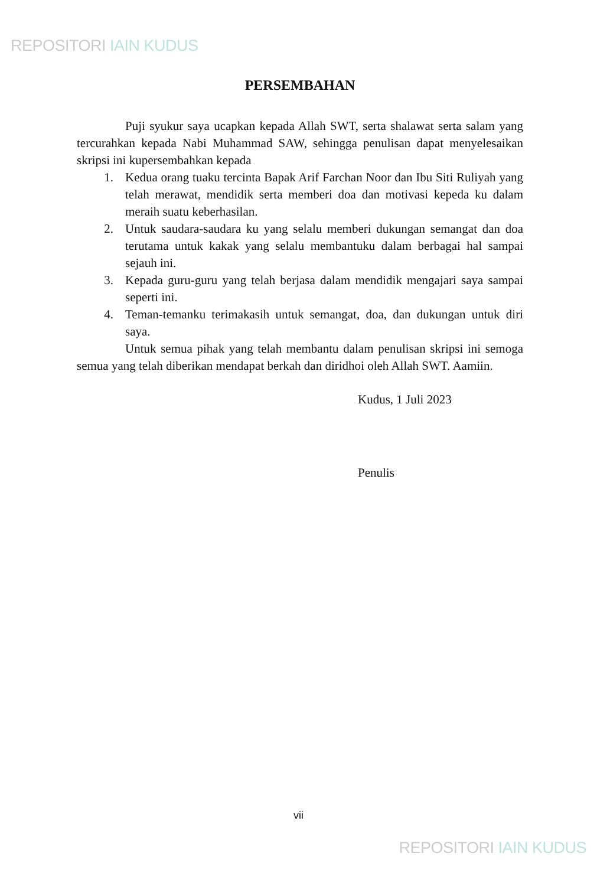REPOSITORI IAIN KUDUS
PERSEMBAHAN
Puji syukur saya ucapkan kepada Allah SWT, serta shalawat serta salam yang tercurahkan kepada Nabi Muhammad SAW, sehingga penulisan dapat menyelesaikan skripsi ini kupersembahkan kepada
1. Kedua orang tuaku tercinta Bapak Arif Farchan Noor dan Ibu Siti Ruliyah yang telah merawat, mendidik serta memberi doa dan motivasi kepeda ku dalam meraih suatu keberhasilan.
2. Untuk saudara-saudara ku yang selalu memberi dukungan semangat dan doa terutama untuk kakak yang selalu membantuku dalam berbagai hal sampai sejauh ini.
3. Kepada guru-guru yang telah berjasa dalam mendidik mengajari saya sampai seperti ini.
4. Teman-temanku terimakasih untuk semangat, doa, dan dukungan untuk diri saya.
Untuk semua pihak yang telah membantu dalam penulisan skripsi ini semoga semua yang telah diberikan mendapat berkah dan diridhoi oleh Allah SWT. Aamiin.
Kudus, 1 Juli 2023
Penulis
vii
REPOSITORI IAIN KUDUS